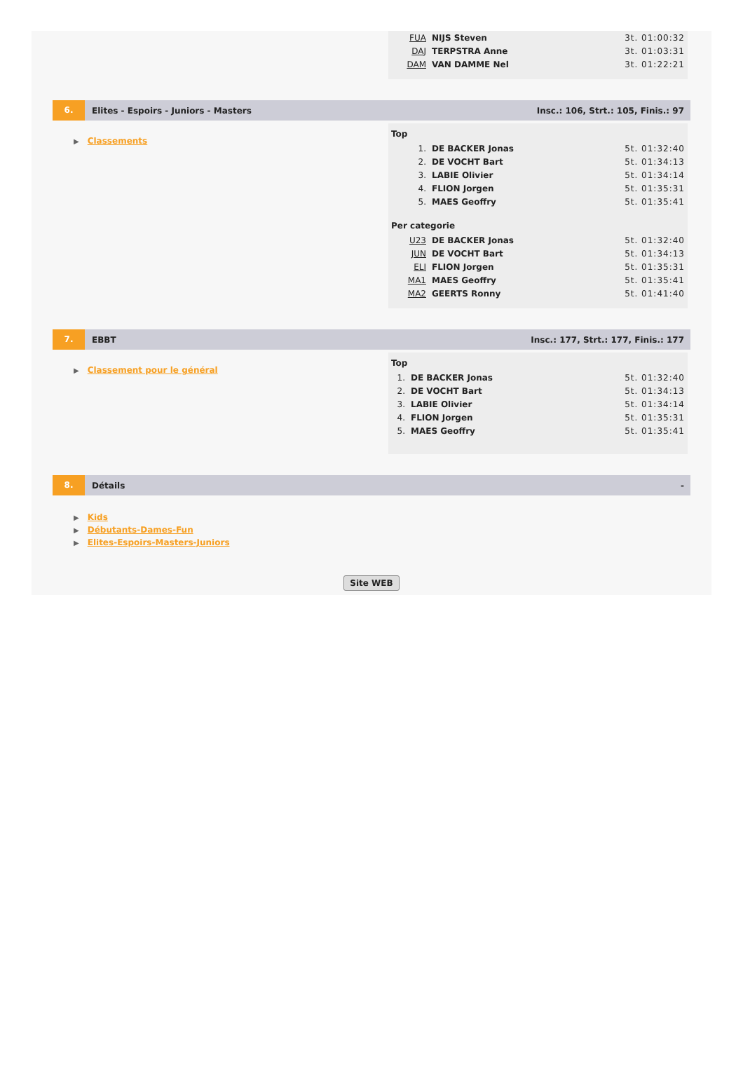| FUA | NIJS Steven | 3t. 01:00:32 |
| DAJ | TERPSTRA Anne | 3t. 01:03:31 |
| DAM | VAN DAMME Nel | 3t. 01:22:21 |
6.
Elites - Espoirs - Juniors - Masters
Insc.: 106, Strt.: 105, Finis.: 97
▶ Classements
Top
| 1. | DE BACKER Jonas | 5t. 01:32:40 |
| 2. | DE VOCHT Bart | 5t. 01:34:13 |
| 3. | LABIE Olivier | 5t. 01:34:14 |
| 4. | FLION Jorgen | 5t. 01:35:31 |
| 5. | MAES Geoffry | 5t. 01:35:41 |
Per categorie
| U23 | DE BACKER Jonas | 5t. 01:32:40 |
| JUN | DE VOCHT Bart | 5t. 01:34:13 |
| ELI | FLION Jorgen | 5t. 01:35:31 |
| MA1 | MAES Geoffry | 5t. 01:35:41 |
| MA2 | GEERTS Ronny | 5t. 01:41:40 |
7.
EBBT
Insc.: 177, Strt.: 177, Finis.: 177
▶ Classement pour le général
Top
| 1. | DE BACKER Jonas | 5t. 01:32:40 |
| 2. | DE VOCHT Bart | 5t. 01:34:13 |
| 3. | LABIE Olivier | 5t. 01:34:14 |
| 4. | FLION Jorgen | 5t. 01:35:31 |
| 5. | MAES Geoffry | 5t. 01:35:41 |
8.
Détails -
▶ Kids
▶ Débutants-Dames-Fun
▶ Elites-Espoirs-Masters-Juniors
Site WEB